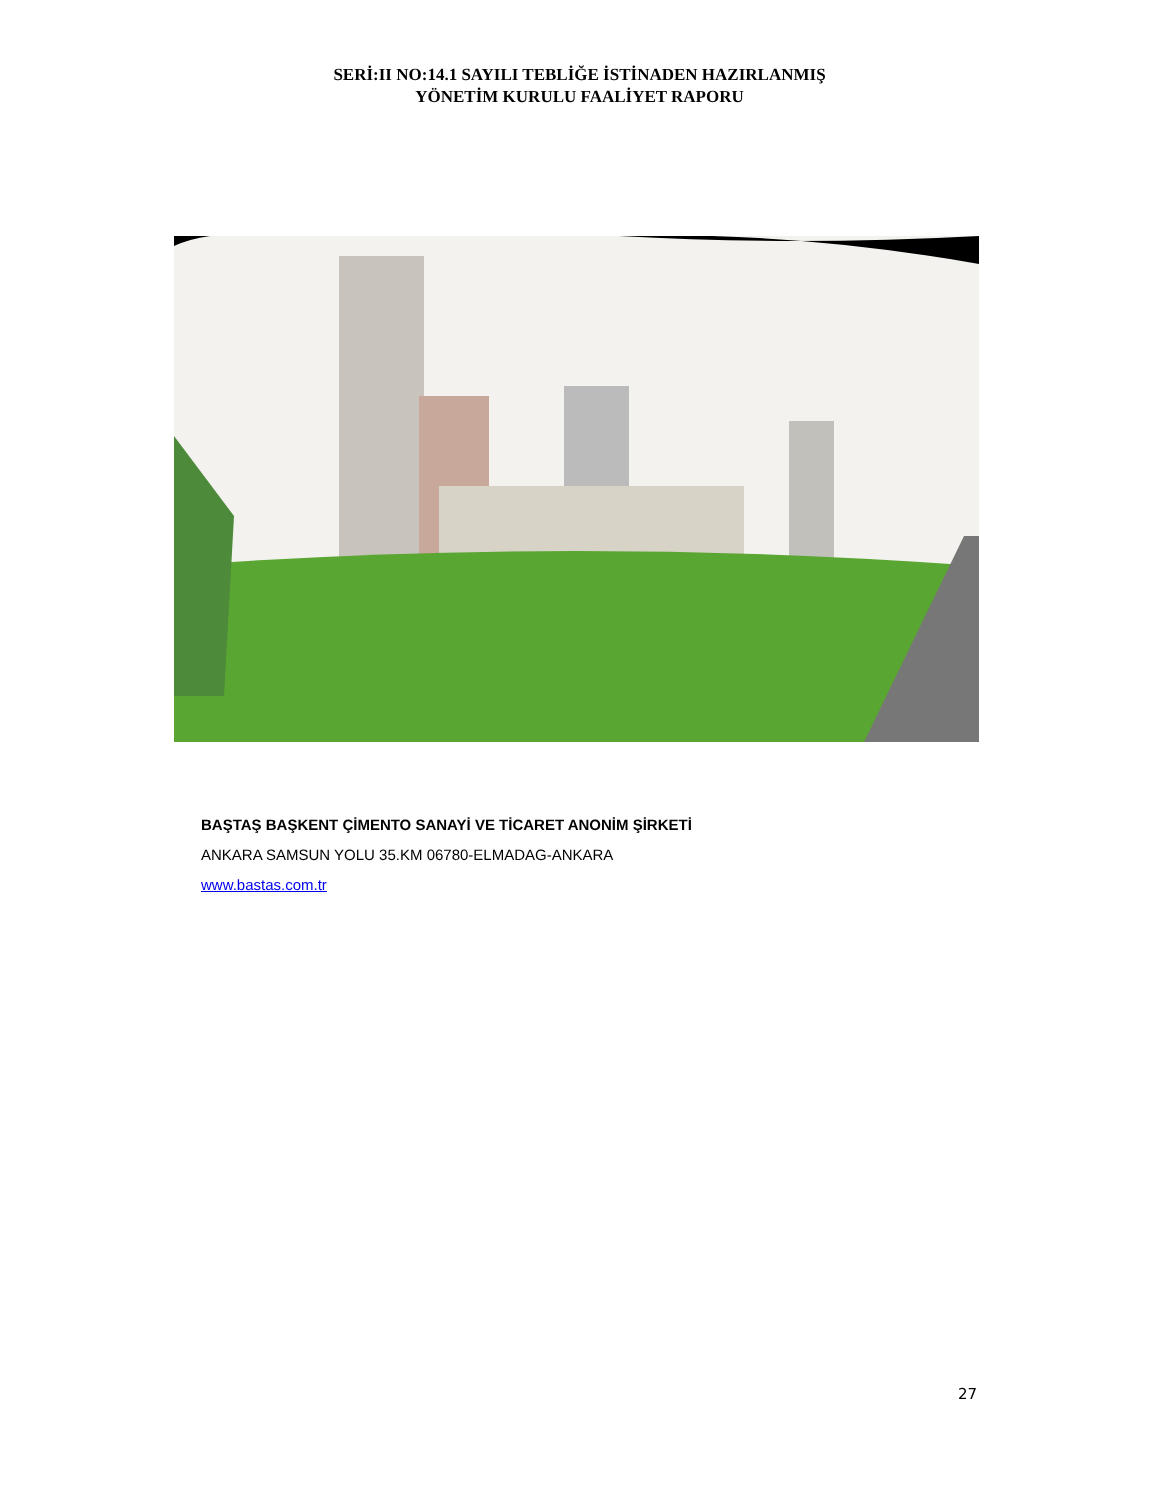SERİ:II NO:14.1 SAYILI TEBLİĞE İSTİNADEN HAZIRLANMIŞ
YÖNETİM KURULU FAALİYET RAPORU
BAŞTAŞ BAŞKENT ÇİMENTO SANAYİ VE TİCARET ANONİM ŞİRKETİ
ANKARA SAMSUN YOLU 35.KM 06780-ELMADAG-ANKARA
www.bastas.com.tr
27